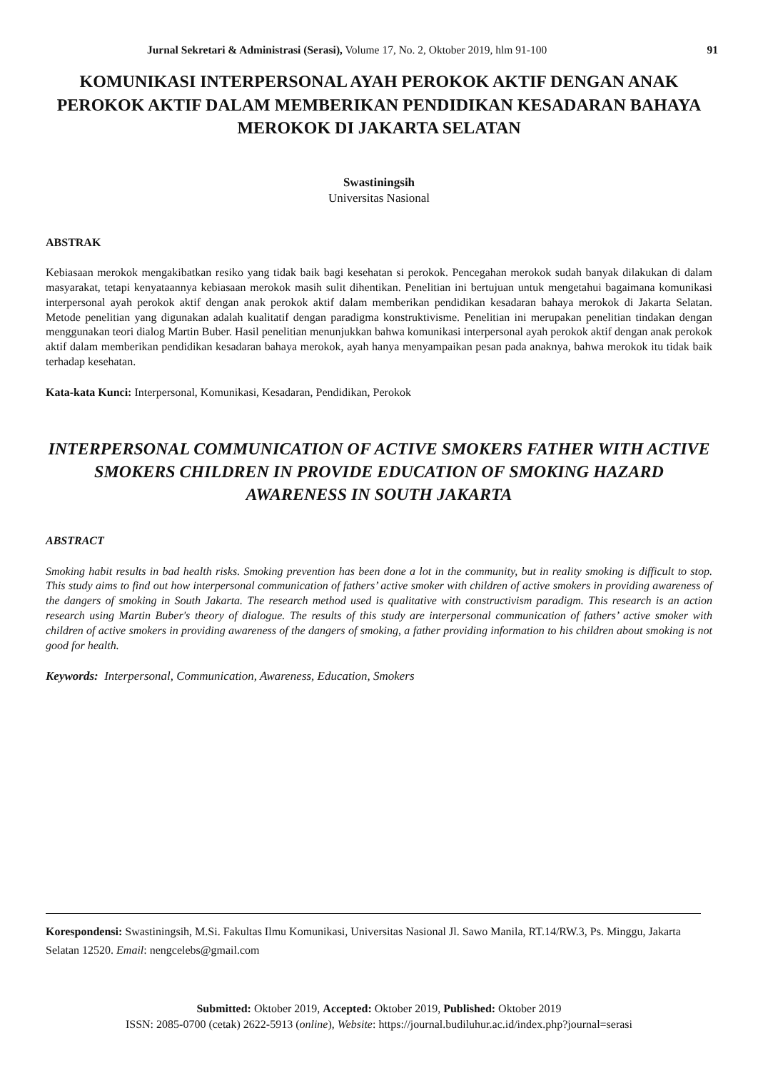Jurnal Sekretari & Administrasi (Serasi), Volume 17, No. 2, Oktober 2019, hlm 91-100 91
KOMUNIKASI INTERPERSONAL AYAH PEROKOK AKTIF DENGAN ANAK PEROKOK AKTIF DALAM MEMBERIKAN PENDIDIKAN KESADARAN BAHAYA MEROKOK DI JAKARTA SELATAN
Swastiningsih
Universitas Nasional
ABSTRAK
Kebiasaan merokok mengakibatkan resiko yang tidak baik bagi kesehatan si perokok. Pencegahan merokok sudah banyak dilakukan di dalam masyarakat, tetapi kenyataannya kebiasaan merokok masih sulit dihentikan. Penelitian ini bertujuan untuk mengetahui bagaimana komunikasi interpersonal ayah perokok aktif dengan anak perokok aktif dalam memberikan pendidikan kesadaran bahaya merokok di Jakarta Selatan. Metode penelitian yang digunakan adalah kualitatif dengan paradigma konstruktivisme. Penelitian ini merupakan penelitian tindakan dengan menggunakan teori dialog Martin Buber. Hasil penelitian menunjukkan bahwa komunikasi interpersonal ayah perokok aktif dengan anak perokok aktif dalam memberikan pendidikan kesadaran bahaya merokok, ayah hanya menyampaikan pesan pada anaknya, bahwa merokok itu tidak baik terhadap kesehatan.
Kata-kata Kunci: Interpersonal, Komunikasi, Kesadaran, Pendidikan, Perokok
INTERPERSONAL COMMUNICATION OF ACTIVE SMOKERS FATHER WITH ACTIVE SMOKERS CHILDREN IN PROVIDE EDUCATION OF SMOKING HAZARD AWARENESS IN SOUTH JAKARTA
ABSTRACT
Smoking habit results in bad health risks. Smoking prevention has been done a lot in the community, but in reality smoking is difficult to stop. This study aims to find out how interpersonal communication of fathers’ active smoker with children of active smokers in providing awareness of the dangers of smoking in South Jakarta. The research method used is qualitative with constructivism paradigm. This research is an action research using Martin Buber's theory of dialogue. The results of this study are interpersonal communication of fathers’ active smoker with children of active smokers in providing awareness of the dangers of smoking, a father providing information to his children about smoking is not good for health.
Keywords: Interpersonal, Communication, Awareness, Education, Smokers
Korespondensi: Swastiningsih, M.Si. Fakultas Ilmu Komunikasi, Universitas Nasional Jl. Sawo Manila, RT.14/RW.3, Ps. Minggu, Jakarta Selatan 12520. Email: nengcelebs@gmail.com
Submitted: Oktober 2019, Accepted: Oktober 2019, Published: Oktober 2019
ISSN: 2085-0700 (cetak) 2622-5913 (online), Website: https://journal.budiluhur.ac.id/index.php?journal=serasi